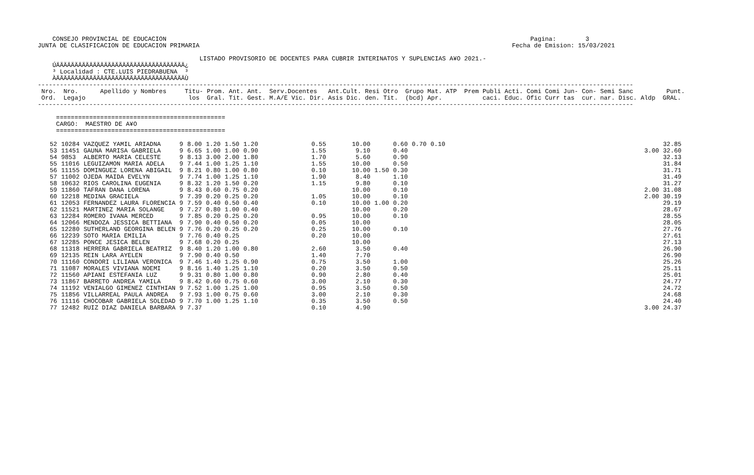CONSEJO PROVINCIAL DE EDUCACION                                                                                                   Pagina:        3
JUNTA DE CLASIFICACION DE EDUCACION PRIMARIA                                                                                     Fecha de Emision: 15/03/2021

                                            LISTADO PROVISORIO DE DOCENTES PARA CUBRIR INTERINATOS Y SUPLENCIAS A¥O 2021.-
    ÚÄÄÄÄÄÄÄÄÄÄÄÄÄÄÄÄÄÄÄÄÄÄÄÄÄÄÄÄÄÄÄÄÄÄÄ¿
    ³ Localidad : CTE.LUIS PIEDRABUENA  ³
    ÀÄÄÄÄÄÄÄÄÄÄÄÄÄÄÄÄÄÄÄÄÄÄÄÄÄÄÄÄÄÄÄÄÄÄÄÙ
------------------------------------------------------------------------------------------------------------------------------------------------------------------
 Nro.  Nro.      Apellido y Nombres     Titu- Prom. Ant. Ant.  Serv.Docentes   Ant.Cult. Resi Otro  Grupo Mat. ATP  Prem Publi Acti. Comi Comi Jun- Con- Semi Sanc         Punt.
 Ord.  Legajo                            los  Gral. Tit. Gest. M.A/E Vic. Dir. Asis Dic. den. Tit.  (bcd) Apr.           caci. Educ. Ofic Curr tas  cur. nar. Disc. Aldp  GRAL.
------------------------------------------------------------------------------------------------------------------------------------------------------------------

     ==============================================
     CARGO:  MAESTRO DE A¥O
     ==============================================
| 52 | 10284 | VAZQUEZ YAMIL ARIADNA | 9 | 8.00 | 1.20 | 1.50 | 1.20 | | 0.55 | 10.00 | | 0.60 | 0.70 | 0.10 | | | 32.85 |
| 53 | 11451 | GAUNA MARISA GABRIELA | 9 | 6.65 | 1.00 | 1.00 | 0.90 | | 1.55 | 9.10 | | 0.40 | | | | 3.00 | 32.60 |
| 54 | 9853 | ALBERTO MARIA CELESTE | 9 | 8.13 | 3.00 | 2.00 | 1.80 | | 1.70 | 5.60 | | 0.90 | | | | | 32.13 |
| 55 | 11016 | LEGUIZAMON MARIA ADELA | 9 | 7.44 | 1.00 | 1.25 | 1.10 | | 1.55 | 10.00 | | 0.50 | | | | | 31.84 |
| 56 | 11155 | DOMINGUEZ LORENA ABIGAIL | 9 | 8.21 | 0.80 | 1.00 | 0.80 | | 0.10 | 10.00 | 1.50 | 0.30 | | | | | 31.71 |
| 57 | 11002 | OJEDA MAIDA EVELYN | 9 | 7.74 | 1.00 | 1.25 | 1.10 | | 1.90 | 8.40 | | 1.10 | | | | | 31.49 |
| 58 | 10632 | RIOS CAROLINA EUGENIA | 9 | 8.32 | 1.20 | 1.50 | 0.20 | | 1.15 | 9.80 | | 0.10 | | | | | 31.27 |
| 59 | 11860 | TAFRAN DANA LORENA | 9 | 8.43 | 0.60 | 0.75 | 0.20 | | | 10.00 | | 0.10 | | | | 2.00 | 31.08 |
| 60 | 12218 | MEDINA GRACIELA | 9 | 7.39 | 0.20 | 0.25 | 0.20 | | 1.05 | 10.00 | | 0.10 | | | | 2.00 | 30.19 |
| 61 | 12053 | FERNANDEZ LAURA FLORENCIA | 9 | 7.59 | 0.40 | 0.50 | 0.40 | | 0.10 | 10.00 | 1.00 | 0.20 | | | | | 29.19 |
| 62 | 11521 | MARTINEZ MARIA SOLANGE | 9 | 7.27 | 0.80 | 1.00 | 0.40 | | | 10.00 | | 0.20 | | | | | 28.67 |
| 63 | 12284 | ROMERO IVANA MERCED | 9 | 7.85 | 0.20 | 0.25 | 0.20 | | 0.95 | 10.00 | | 0.10 | | | | | 28.55 |
| 64 | 12066 | MENDOZA JESSICA BETTIANA | 9 | 7.90 | 0.40 | 0.50 | 0.20 | | 0.05 | 10.00 | | | | | | | 28.05 |
| 65 | 12280 | SUTHERLAND GEORGINA BELEN | 9 | 7.76 | 0.20 | 0.25 | 0.20 | | 0.25 | 10.00 | | 0.10 | | | | | 27.76 |
| 66 | 12239 | SOTO MARIA EMILIA | 9 | 7.76 | 0.40 | 0.25 | | | 0.20 | 10.00 | | | | | | | 27.61 |
| 67 | 12285 | PONCE JESICA BELEN | 9 | 7.68 | 0.20 | 0.25 | | | | 10.00 | | | | | | | 27.13 |
| 68 | 11318 | HERRERA GABRIELA BEATRIZ | 9 | 8.40 | 1.20 | 1.00 | 0.80 | | 2.60 | 3.50 | | 0.40 | | | | | 26.90 |
| 69 | 12135 | REIN LARA AYELEN | 9 | 7.90 | 0.40 | 0.50 | | | 1.40 | 7.70 | | | | | | | 26.90 |
| 70 | 11160 | CONDORI LILIANA VERONICA | 9 | 7.46 | 1.40 | 1.25 | 0.90 | | 0.75 | 3.50 | | 1.00 | | | | | 25.26 |
| 71 | 11087 | MORALES VIVIANA NOEMI | 9 | 8.16 | 1.40 | 1.25 | 1.10 | | 0.20 | 3.50 | | 0.50 | | | | | 25.11 |
| 72 | 11560 | APIANI ESTEFANIA LUZ | 9 | 9.31 | 0.80 | 1.00 | 0.80 | | 0.90 | 2.80 | | 0.40 | | | | | 25.01 |
| 73 | 11867 | BARRETO ANDREA YAMILA | 9 | 8.42 | 0.60 | 0.75 | 0.60 | | 3.00 | 2.10 | | 0.30 | | | | | 24.77 |
| 74 | 11192 | VENIALGO GIMENEZ CINTHIAN | 9 | 7.52 | 1.00 | 1.25 | 1.00 | | 0.95 | 3.50 | | 0.50 | | | | | 24.72 |
| 75 | 11856 | VILLARREAL PAULA ANDREA | 9 | 7.93 | 1.00 | 0.75 | 0.60 | | 3.00 | 2.10 | | 0.30 | | | | | 24.68 |
| 76 | 11116 | CHOCOBAR GABRIELA SOLEDAD | 9 | 7.70 | 1.00 | 1.25 | 1.10 | | 0.35 | 3.50 | | 0.50 | | | | | 24.40 |
| 77 | 12482 | RUIZ DIAZ DANIELA BARBARA | 9 | 7.37 | | | | | 0.10 | 4.90 | | | | | | 3.00 | 24.37 |